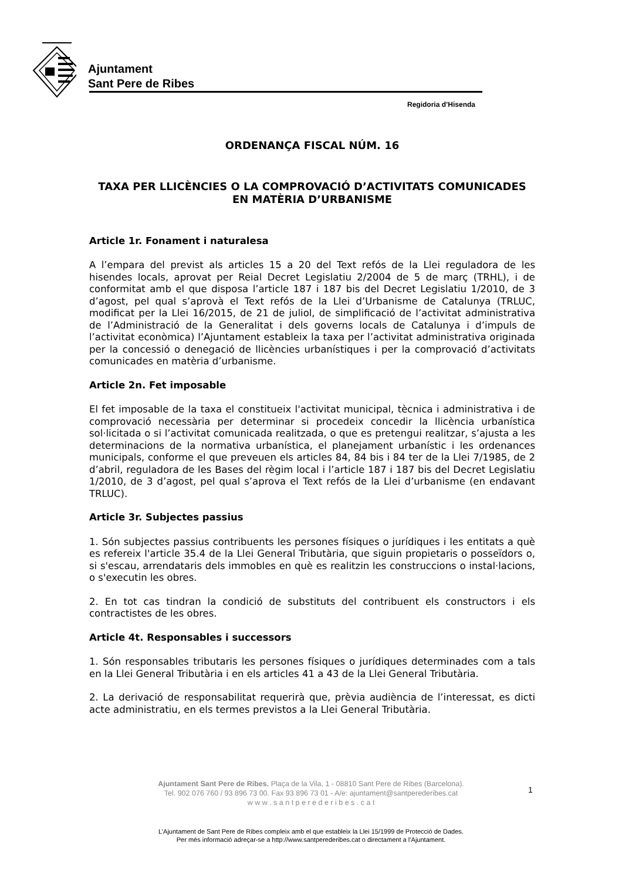Ajuntament
Sant Pere de Ribes
Regidoria d’Hisenda
ORDENANÇA FISCAL NÚM. 16
TAXA PER LLICÈNCIES O LA COMPROVACIÓ D’ACTIVITATS COMUNICADES EN MATÈRIA D’URBANISME
Article 1r. Fonament i naturalesa
A l’empara del previst als articles 15 a 20 del Text refós de la Llei reguladora de les hisendes locals, aprovat per Reial Decret Legislatiu 2/2004 de 5 de març (TRHL), i de conformitat amb el que disposa l’article 187 i 187 bis del Decret Legislatiu 1/2010, de 3 d’agost, pel qual s’aprovà el Text refós de la Llei d’Urbanisme de Catalunya (TRLUC, modificat per la Llei 16/2015, de 21 de juliol, de simplificació de l’activitat administrativa de l’Administració de la Generalitat i dels governs locals de Catalunya i d’impuls de l’activitat econòmica) l’Ajuntament estableix la taxa per l’activitat administrativa originada per la concessió o denegació de llicències urbanístiques i per la comprovació d’activitats comunicades en matèria d’urbanisme.
Article 2n. Fet imposable
El fet imposable de la taxa el constitueix l'activitat municipal, tècnica i administrativa i de comprovació necessària per determinar si procedeix concedir la llicència urbanística sol·licitada o si l’activitat comunicada realitzada, o que es pretengui realitzar, s’ajusta a les determinacions de la normativa urbanística, el planejament urbanístic i les ordenances municipals, conforme el que preveuen els articles 84, 84 bis i 84 ter de la Llei 7/1985, de 2 d’abril, reguladora de les Bases del règim local i l’article 187 i 187 bis del Decret Legislatiu 1/2010, de 3 d’agost, pel qual s’aprova el Text refós de la Llei d’urbanisme (en endavant TRLUC).
Article 3r. Subjectes passius
1. Són subjectes passius contribuents les persones físiques o jurídiques i les entitats a què es refereix l'article 35.4 de la Llei General Tributària, que siguin propietaris o posseïdors o, si s'escau, arrendataris dels immobles en què es realitzin les construccions o instal·lacions, o s'executin les obres.
2. En tot cas tindran la condició de substituts del contribuent els constructors i els contractistes de les obres.
Article 4t. Responsables i successors
1. Són responsables tributaris les persones físiques o jurídiques determinades com a tals en la Llei General Tributària i en els articles 41 a 43 de la Llei General Tributària.
2. La derivació de responsabilitat requerirà que, prèvia audiència de l’interessat, es dicti acte administratiu, en els termes previstos a la Llei General Tributària.
Ajuntament Sant Pere de Ribes. Plaça de la Vila, 1 - 08810 Sant Pere de Ribes (Barcelona).
Tel. 902 076 760 / 93 896 73 00. Fax 93 896 73 01 - A/e: ajuntament@santperederibes.cat
w w w . s a n t p e r e d e r i b e s . c a t
1
L’Ajuntament de Sant Pere de Ribes compleix amb el que estableix la Llei 15/1999 de Protecció de Dades.
Per més informació adreçar-se a http://www.santperederibes.cat o directament a l’Ajuntament.